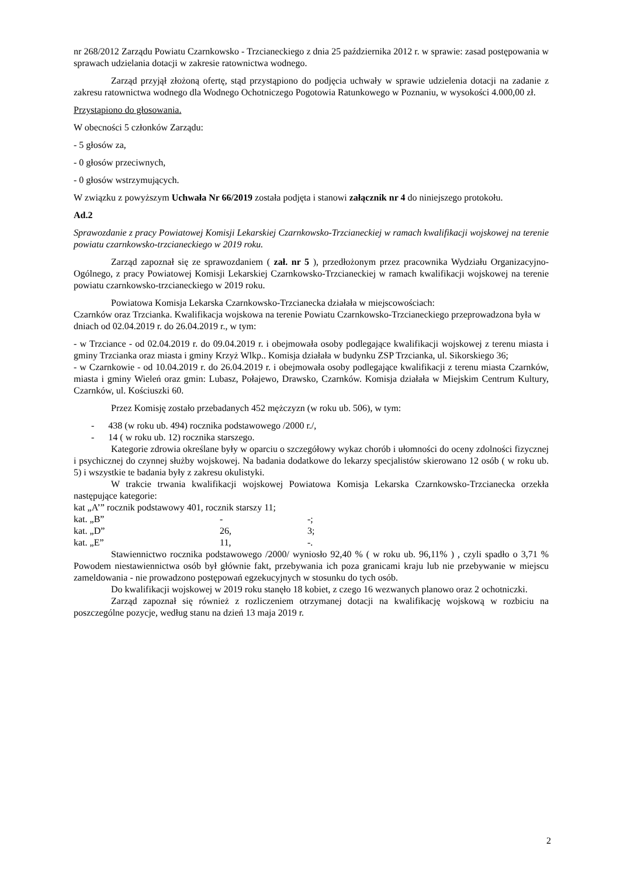nr 268/2012 Zarządu Powiatu Czarnkowsko - Trzcianeckiego z dnia 25 października 2012 r. w sprawie: zasad postępowania w sprawach udzielania dotacji w zakresie ratownictwa wodnego.
Zarząd przyjął złożoną ofertę, stąd przystąpiono do podjęcia uchwały w sprawie udzielenia dotacji na zadanie z zakresu ratownictwa wodnego dla Wodnego Ochotniczego Pogotowia Ratunkowego w Poznaniu, w wysokości 4.000,00 zł.
Przystąpiono do głosowania.
W obecności 5 członków Zarządu:
- 5 głosów za,
- 0 głosów przeciwnych,
- 0 głosów wstrzymujących.
W związku z powyższym Uchwała Nr 66/2019 została podjęta i stanowi załącznik nr 4 do niniejszego protokołu.
Ad.2
Sprawozdanie z pracy Powiatowej Komisji Lekarskiej Czarnkowsko-Trzcianeckiej w ramach kwalifikacji wojskowej na terenie powiatu czarnkowsko-trzcianeckiego w 2019 roku.
Zarząd zapoznał się ze sprawozdaniem ( zał. nr 5 ), przedłożonym przez pracownika Wydziału Organizacyjno-Ogólnego, z pracy Powiatowej Komisji Lekarskiej Czarnkowsko-Trzcianeckiej w ramach kwalifikacji wojskowej na terenie powiatu czarnkowsko-trzcianeckiego w 2019 roku.
Powiatowa Komisja Lekarska Czarnkowsko-Trzcianecka działała w miejscowościach:
Czarnków oraz Trzcianka. Kwalifikacja wojskowa na terenie Powiatu Czarnkowsko-Trzcianeckiego przeprowadzona była w dniach od 02.04.2019 r. do 26.04.2019 r., w tym:
- w Trzciance - od 02.04.2019 r. do 09.04.2019 r. i obejmowała osoby podlegające kwalifikacji wojskowej z terenu miasta i gminy Trzcianka oraz miasta i gminy Krzyż Wlkp.. Komisja działała w budynku ZSP Trzcianka, ul. Sikorskiego 36;
- w Czarnkowie - od 10.04.2019 r. do 26.04.2019 r. i obejmowała osoby podlegające kwalifikacji z terenu miasta Czarnków, miasta i gminy Wieleń oraz gmin: Lubasz, Połajewo, Drawsko, Czarnków. Komisja działała w Miejskim Centrum Kultury, Czarnków, ul. Kościuszki 60.
Przez Komisję zostało przebadanych 452 mężczyzn (w roku ub. 506), w tym:
- 438 (w roku ub. 494) rocznika podstawowego /2000 r./,
- 14 ( w roku ub. 12) rocznika starszego.
Kategorie zdrowia określane były w oparciu o szczegółowy wykaz chorób i ułomności do oceny zdolności fizycznej i psychicznej do czynnej służby wojskowej. Na badania dodatkowe do lekarzy specjalistów skierowano 12 osób ( w roku ub. 5) i wszystkie te badania były z zakresu okulistyki.
W trakcie trwania kwalifikacji wojskowej Powiatowa Komisja Lekarska Czarnkowsko-Trzcianecka orzekła następujące kategorie:
| kat „A’” rocznik podstawowy 401, rocznik starszy 11; | | |
| kat. „B” | - | -; |
| kat. „D” | 26, | 3; |
| kat. „E” | 11, | -. |
Stawiennictwo rocznika podstawowego /2000/ wyniosło 92,40 % ( w roku ub. 96,11% ) , czyli spadło o 3,71 % Powodem niestawiennictwa osób był głównie fakt, przebywania ich poza granicami kraju lub nie przebywanie w miejscu zameldowania - nie prowadzono postępowań egzekucyjnych w stosunku do tych osób.
Do kwalifikacji wojskowej w 2019 roku stanęło 18 kobiet, z czego 16 wezwanych planowo oraz 2 ochotniczki.
Zarząd zapoznał się również z rozliczeniem otrzymanej dotacji na kwalifikację wojskową w rozbiciu na poszczególne pozycje, według stanu na dzień 13 maja 2019 r.
2